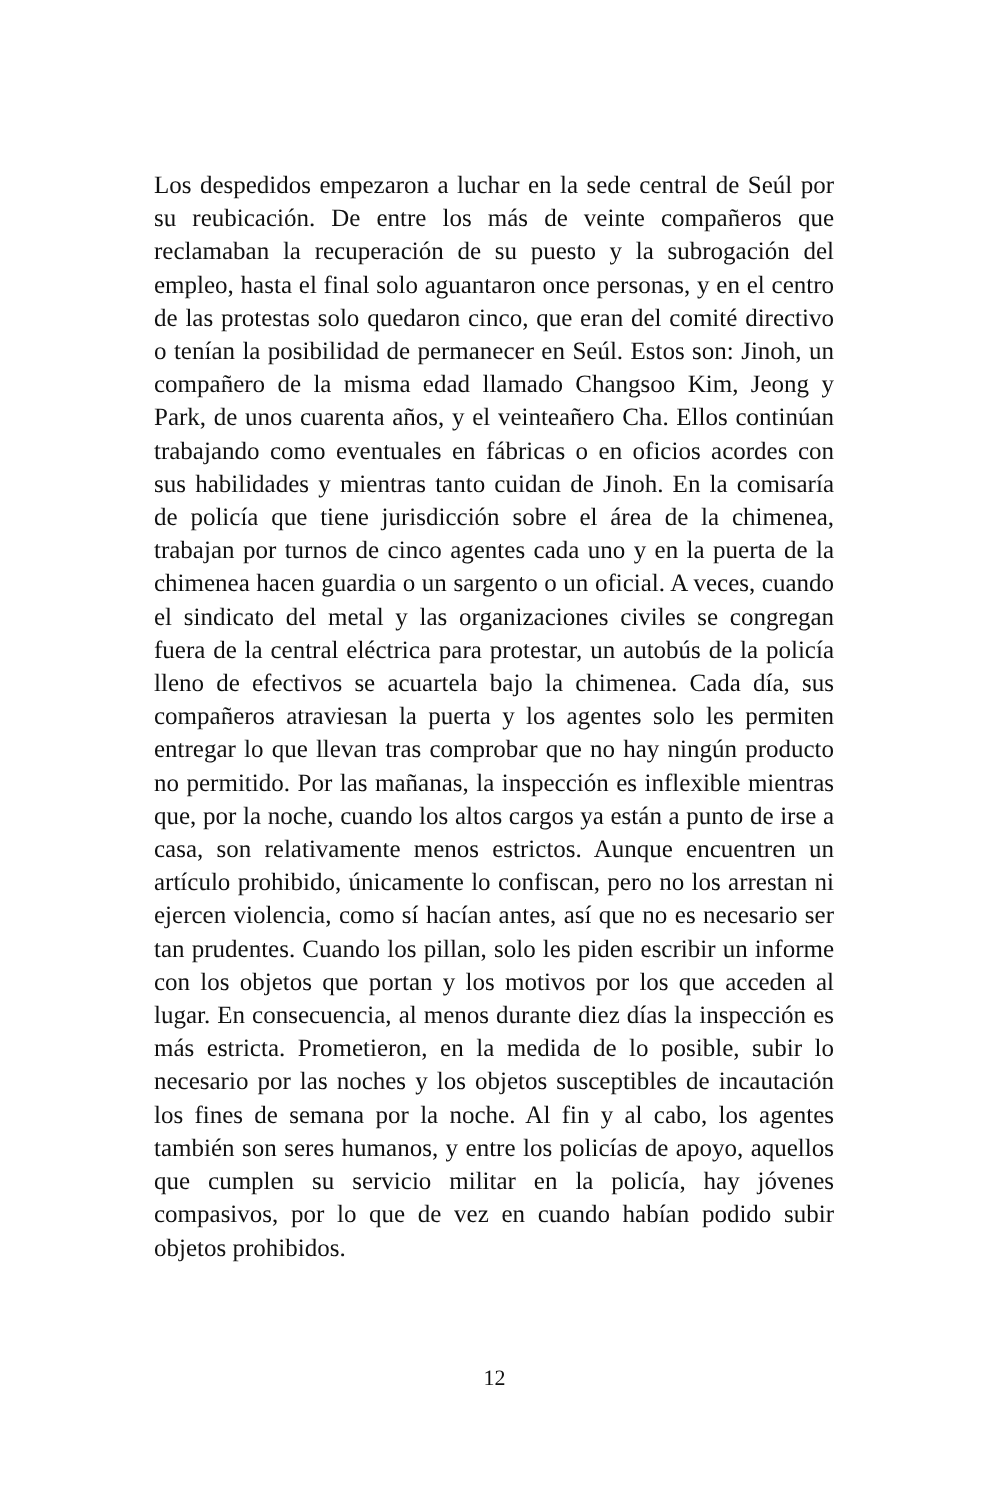Los despedidos empezaron a luchar en la sede central de Seúl por su reubicación. De entre los más de veinte compañeros que reclamaban la recuperación de su puesto y la subrogación del empleo, hasta el final solo aguantaron once personas, y en el centro de las protestas solo quedaron cinco, que eran del comité directivo o tenían la posibilidad de permanecer en Seúl. Estos son: Jinoh, un compañero de la misma edad llamado Changsoo Kim, Jeong y Park, de unos cuarenta años, y el veinteañero Cha. Ellos continúan trabajando como eventuales en fábricas o en oficios acordes con sus habilidades y mientras tanto cuidan de Jinoh. En la comisaría de policía que tiene jurisdicción sobre el área de la chimenea, trabajan por turnos de cinco agentes cada uno y en la puerta de la chimenea hacen guardia o un sargento o un oficial. A veces, cuando el sindicato del metal y las organizaciones civiles se congregan fuera de la central eléctrica para protestar, un autobús de la policía lleno de efectivos se acuartela bajo la chimenea. Cada día, sus compañeros atraviesan la puerta y los agentes solo les permiten entregar lo que llevan tras comprobar que no hay ningún producto no permitido. Por las mañanas, la inspección es inflexible mientras que, por la noche, cuando los altos cargos ya están a punto de irse a casa, son relativamente menos estrictos. Aunque encuentren un artículo prohibido, únicamente lo confiscan, pero no los arrestan ni ejercen violencia, como sí hacían antes, así que no es necesario ser tan prudentes. Cuando los pillan, solo les piden escribir un informe con los objetos que portan y los motivos por los que acceden al lugar. En consecuencia, al menos durante diez días la inspección es más estricta. Prometieron, en la medida de lo posible, subir lo necesario por las noches y los objetos susceptibles de incautación los fines de semana por la noche. Al fin y al cabo, los agentes también son seres humanos, y entre los policías de apoyo, aquellos que cumplen su servicio militar en la policía, hay jóvenes compasivos, por lo que de vez en cuando habían podido subir objetos prohibidos.
12